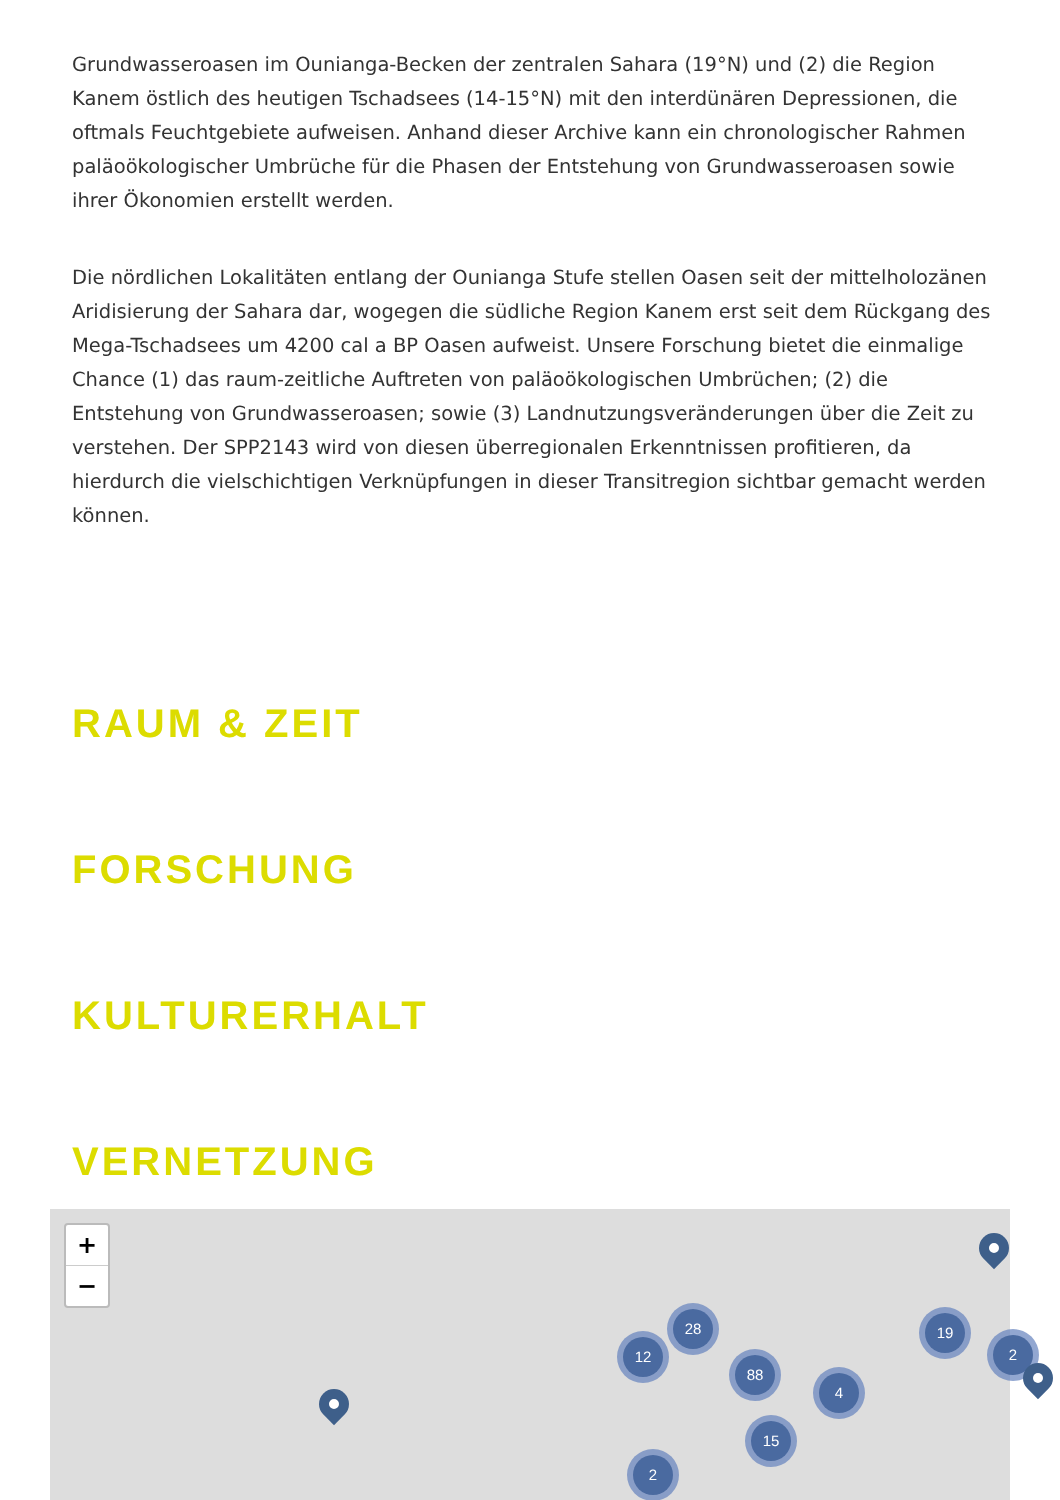Grundwasseroasen im Ounianga-Becken der zentralen Sahara (19°N) und (2) die Region Kanem östlich des heutigen Tschadsees (14-15°N) mit den interdünären Depressionen, die oftmals Feuchtgebiete aufweisen. Anhand dieser Archive kann ein chronologischer Rahmen paläoökologischer Umbrüche für die Phasen der Entstehung von Grundwasseroasen sowie ihrer Ökonomien erstellt werden.
Die nördlichen Lokalitäten entlang der Ounianga Stufe stellen Oasen seit der mittelholozänen Aridisierung der Sahara dar, wogegen die südliche Region Kanem erst seit dem Rückgang des Mega-Tschadsees um 4200 cal a BP Oasen aufweist. Unsere Forschung bietet die einmalige Chance (1) das raum-zeitliche Auftreten von paläoökologischen Umbrüchen; (2) die Entstehung von Grundwasseroasen; sowie (3) Landnutzungsveränderungen über die Zeit zu verstehen. Der SPP2143 wird von diesen überregionalen Erkenntnissen profitieren, da hierdurch die vielschichtigen Verknüpfungen in dieser Transitregion sichtbar gemacht werden können.
RAUM & ZEIT
FORSCHUNG
KULTURERHALT
VERNETZUNG
+
−
12
28
88
4
15
2
19
2